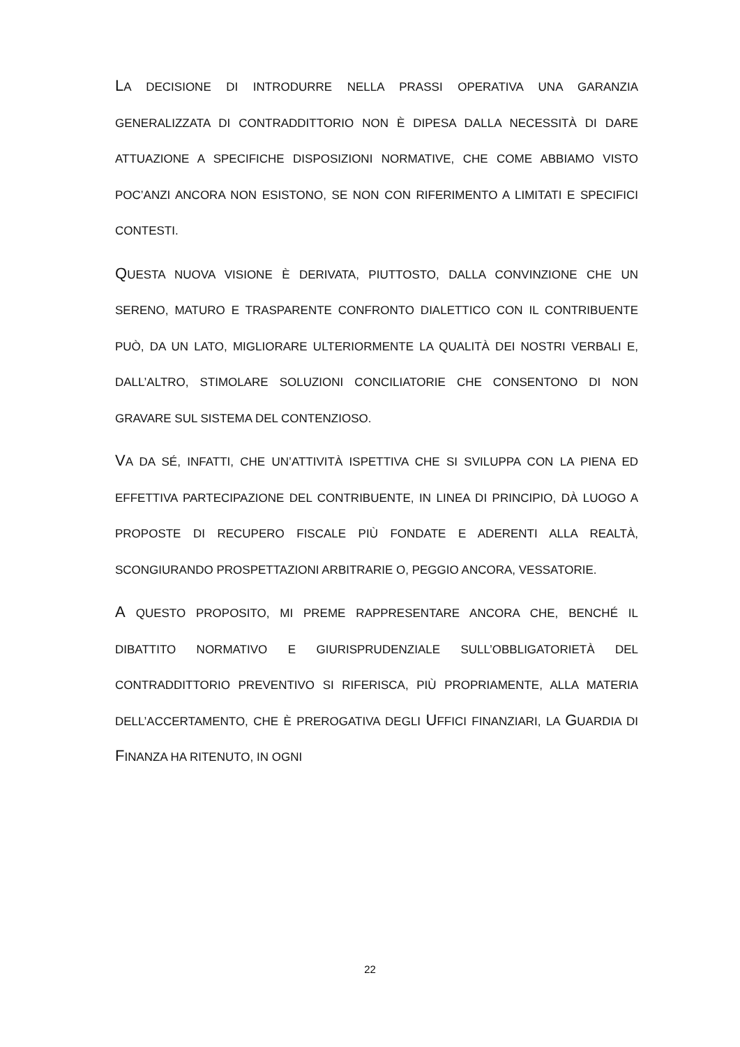LA DECISIONE DI INTRODURRE NELLA PRASSI OPERATIVA UNA GARANZIA GENERALIZZATA DI CONTRADDITTORIO NON È DIPESA DALLA NECESSITÀ DI DARE ATTUAZIONE A SPECIFICHE DISPOSIZIONI NORMATIVE, CHE COME ABBIAMO VISTO POC’ANZI ANCORA NON ESISTONO, SE NON CON RIFERIMENTO A LIMITATI E SPECIFICI CONTESTI.
QUESTA NUOVA VISIONE È DERIVATA, PIUTTOSTO, DALLA CONVINZIONE CHE UN SERENO, MATURO E TRASPARENTE CONFRONTO DIALETTICO CON IL CONTRIBUENTE PUÒ, DA UN LATO, MIGLIORARE ULTERIORMENTE LA QUALITÀ DEI NOSTRI VERBALI E, DALL’ALTRO, STIMOLARE SOLUZIONI CONCILIATORIE CHE CONSENTONO DI NON GRAVARE SUL SISTEMA DEL CONTENZIOSO.
VA DA SÉ, INFATTI, CHE UN’ATTIVITÀ ISPETTIVA CHE SI SVILUPPA CON LA PIENA ED EFFETTIVA PARTECIPAZIONE DEL CONTRIBUENTE, IN LINEA DI PRINCIPIO, DÀ LUOGO A PROPOSTE DI RECUPERO FISCALE PIÙ FONDATE E ADERENTI ALLA REALTÀ, SCONGIURANDO PROSPETTAZIONI ARBITRARIE O, PEGGIO ANCORA, VESSATORIE.
A QUESTO PROPOSITO, MI PREME RAPPRESENTARE ANCORA CHE, BENCHÉ IL DIBATTITO NORMATIVO E GIURISPRUDENZIALE SULL’OBBLIGATORIETÀ DEL CONTRADDITTORIO PREVENTIVO SI RIFERISCA, PIÙ PROPRIAMENTE, ALLA MATERIA DELL’ACCERTAMENTO, CHE È PREROGATIVA DEGLI UFFICI FINANZIARI, LA GUARDIA DI FINANZA HA RITENUTO, IN OGNI
22